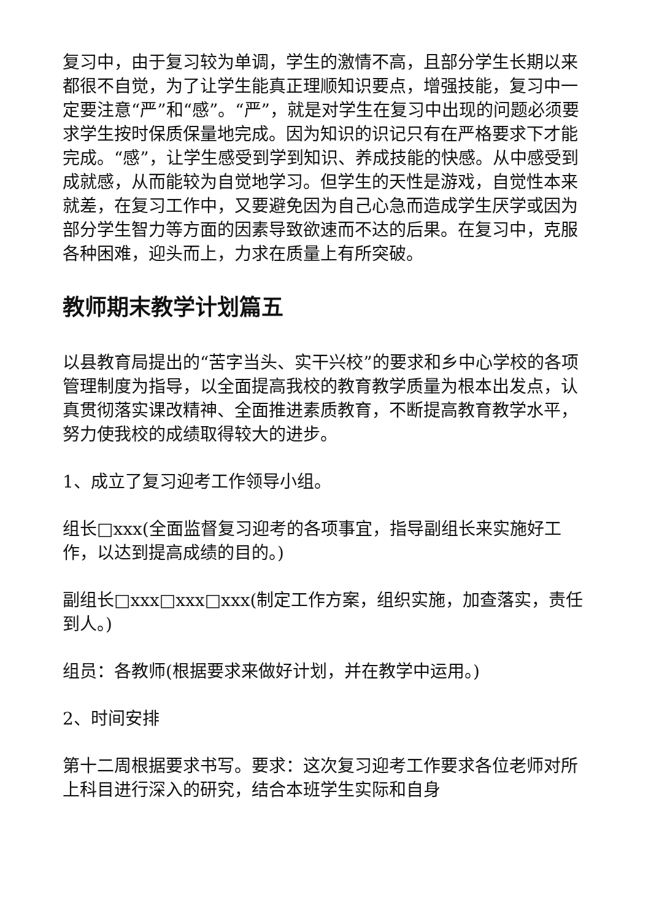复习中，由于复习较为单调，学生的激情不高，且部分学生长期以来都很不自觉，为了让学生能真正理顺知识要点，增强技能，复习中一定要注意“严”和“感”。“严”，就是对学生在复习中出现的问题必须要求学生按时保质保量地完成。因为知识的识记只有在严格要求下才能完成。“感”，让学生感受到学到知识、养成技能的快感。从中感受到成就感，从而能较为自觉地学习。但学生的天性是游戏，自觉性本来就差，在复习工作中，又要避免因为自己心急而造成学生厌学或因为部分学生智力等方面的因素导致欲速而不达的后果。在复习中，克服各种困难，迎头而上，力求在质量上有所突破。
教师期末教学计划篇五
以县教育局提出的“苦字当头、实干兴校”的要求和乡中心学校的各项管理制度为指导，以全面提高我校的教育教学质量为根本出发点，认真贯彻落实课改精神、全面推进素质教育，不断提高教育教学水平，努力使我校的成绩取得较大的进步。
1、成立了复习迎考工作领导小组。
组长□xxx(全面监督复习迎考的各项事宜，指导副组长来实施好工作，以达到提高成绩的目的。)
副组长□xxx□xxx□xxx(制定工作方案，组织实施，加查落实，责任到人。)
组员：各教师(根据要求来做好计划，并在教学中运用。)
2、时间安排
第十二周根据要求书写。要求：这次复习迎考工作要求各位老师对所上科目进行深入的研究，结合本班学生实际和自身